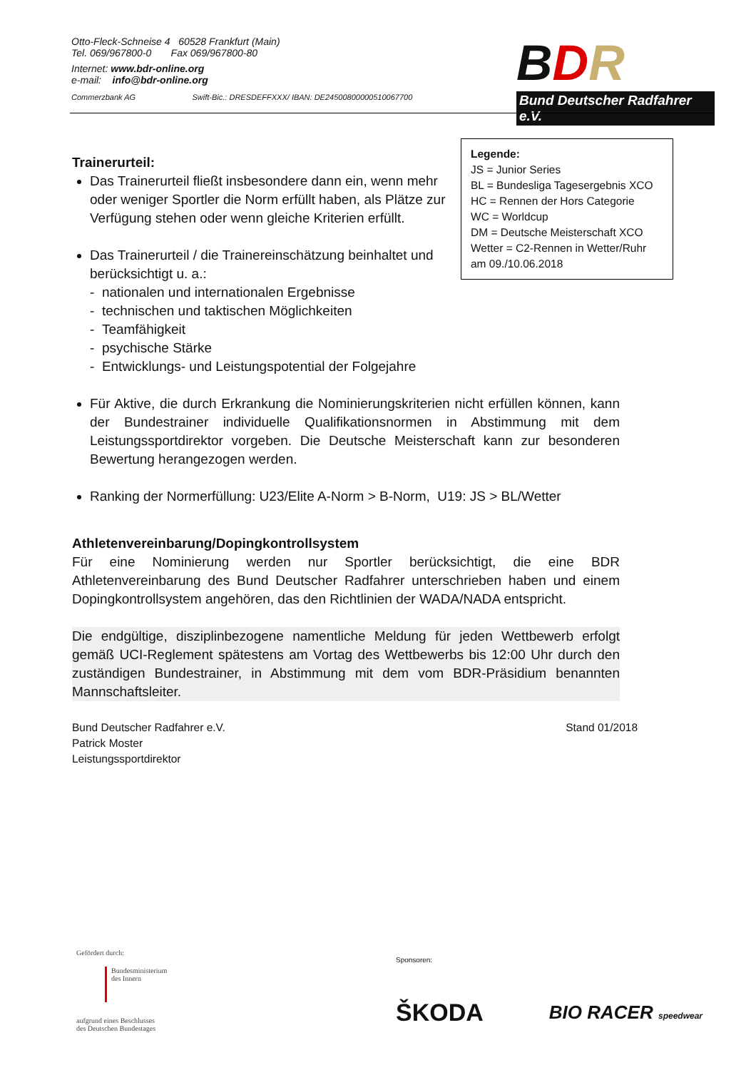Otto-Fleck-Schneise 4 60528 Frankfurt (Main)
Tel. 069/967800-0 Fax 069/967800-80
Internet: www.bdr-online.org
e-mail: info@bdr-online.org
Commerzbank AG Swift-Bic.: DRESDEFFXXX/ IBAN: DE24500800000510067700
BDR
Bund Deutscher Radfahrer e.V.
Legende:
JS = Junior Series
BL = Bundesliga Tagesergebnis XCO
HC = Rennen der Hors Categorie
WC = Worldcup
DM = Deutsche Meisterschaft XCO
Wetter = C2-Rennen in Wetter/Ruhr am 09./10.06.2018
Trainerurteil:
Das Trainerurteil fließt insbesondere dann ein, wenn mehr oder weniger Sportler die Norm erfüllt haben, als Plätze zur Verfügung stehen oder wenn gleiche Kriterien erfüllt.
Das Trainerurteil / die Trainereinschätzung beinhaltet und
berücksichtigt u. a.:
- nationalen und internationalen Ergebnisse
- technischen und taktischen Möglichkeiten
- Teamfähigkeit
- psychische Stärke
- Entwicklungs- und Leistungspotential der Folgejahre
Für Aktive, die durch Erkrankung die Nominierungskriterien nicht erfüllen können, kann der Bundestrainer individuelle Qualifikationsnormen in Abstimmung mit dem Leistungssportdirektor vorgeben. Die Deutsche Meisterschaft kann zur besonderen Bewertung herangezogen werden.
Ranking der Normerfüllung: U23/Elite A-Norm > B-Norm, U19: JS > BL/Wetter
Athletenvereinbarung/Dopingkontrollsystem
Für eine Nominierung werden nur Sportler berücksichtigt, die eine BDR Athletenvereinbarung des Bund Deutscher Radfahrer unterschrieben haben und einem Dopingkontrollsystem angehören, das den Richtlinien der WADA/NADA entspricht.
Die endgültige, disziplinbezogene namentliche Meldung für jeden Wettbewerb erfolgt gemäß UCI-Reglement spätestens am Vortag des Wettbewerbs bis 12:00 Uhr durch den zuständigen Bundestrainer, in Abstimmung mit dem vom BDR-Präsidium benannten Mannschaftsleiter.
Bund Deutscher Radfahrer e.V.
Patrick Moster
Leistungssportdirektor
Stand 01/2018
Gefördert durch:
Bundesministerium
des Innern
aufgrund eines Beschlusses
des Deutschen Bundestages
Sponsoren:
ŠKODA BIO RACER speedwear